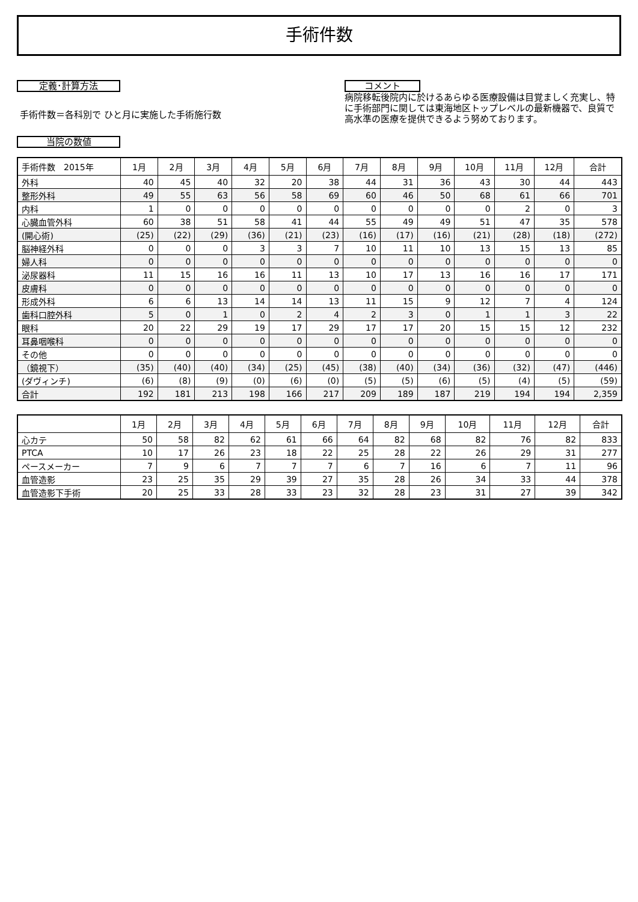手術件数
定義･計算方法
手術件数＝各科別で ひと月に実施した手術施行数
当院の数値
コメント
病院移転後院内に於けるあらゆる医療設備は目覚ましく充実し、特に手術部門に関しては東海地区トップレベルの最新機器で、良質で高水準の医療を提供できるよう努めております。
| 手術件数 2015年 | 1月 | 2月 | 3月 | 4月 | 5月 | 6月 | 7月 | 8月 | 9月 | 10月 | 11月 | 12月 | 合計 |
| --- | --- | --- | --- | --- | --- | --- | --- | --- | --- | --- | --- | --- | --- |
| 外科 | 40 | 45 | 40 | 32 | 20 | 38 | 44 | 31 | 36 | 43 | 30 | 44 | 443 |
| 整形外科 | 49 | 55 | 63 | 56 | 58 | 69 | 60 | 46 | 50 | 68 | 61 | 66 | 701 |
| 内科 | 1 | 0 | 0 | 0 | 0 | 0 | 0 | 0 | 0 | 0 | 2 | 0 | 3 |
| 心臓血管外科 | 60 | 38 | 51 | 58 | 41 | 44 | 55 | 49 | 49 | 51 | 47 | 35 | 578 |
| (開心術) | (25) | (22) | (29) | (36) | (21) | (23) | (16) | (17) | (16) | (21) | (28) | (18) | (272) |
| 脳神経外科 | 0 | 0 | 0 | 3 | 3 | 7 | 10 | 11 | 10 | 13 | 15 | 13 | 85 |
| 婦人科 | 0 | 0 | 0 | 0 | 0 | 0 | 0 | 0 | 0 | 0 | 0 | 0 | 0 |
| 泌尿器科 | 11 | 15 | 16 | 16 | 11 | 13 | 10 | 17 | 13 | 16 | 16 | 17 | 171 |
| 皮膚科 | 0 | 0 | 0 | 0 | 0 | 0 | 0 | 0 | 0 | 0 | 0 | 0 | 0 |
| 形成外科 | 6 | 6 | 13 | 14 | 14 | 13 | 11 | 15 | 9 | 12 | 7 | 4 | 124 |
| 歯科口腔外科 | 5 | 0 | 1 | 0 | 2 | 4 | 2 | 3 | 0 | 1 | 1 | 3 | 22 |
| 眼科 | 20 | 22 | 29 | 19 | 17 | 29 | 17 | 17 | 20 | 15 | 15 | 12 | 232 |
| 耳鼻咽喉科 | 0 | 0 | 0 | 0 | 0 | 0 | 0 | 0 | 0 | 0 | 0 | 0 | 0 |
| その他 | 0 | 0 | 0 | 0 | 0 | 0 | 0 | 0 | 0 | 0 | 0 | 0 | 0 |
| （鏡視下） | (35) | (40) | (40) | (34) | (25) | (45) | (38) | (40) | (34) | (36) | (32) | (47) | (446) |
| (ダヴィンチ) | (6) | (8) | (9) | (0) | (6) | (0) | (5) | (5) | (6) | (5) | (4) | (5) | (59) |
| 合計 | 192 | 181 | 213 | 198 | 166 | 217 | 209 | 189 | 187 | 219 | 194 | 194 | 2,359 |
| | 1月 | 2月 | 3月 | 4月 | 5月 | 6月 | 7月 | 8月 | 9月 | 10月 | 11月 | 12月 | 合計 |
| --- | --- | --- | --- | --- | --- | --- | --- | --- | --- | --- | --- | --- | --- |
| 心カテ | 50 | 58 | 82 | 62 | 61 | 66 | 64 | 82 | 68 | 82 | 76 | 82 | 833 |
| PTCA | 10 | 17 | 26 | 23 | 18 | 22 | 25 | 28 | 22 | 26 | 29 | 31 | 277 |
| ペースメーカー | 7 | 9 | 6 | 7 | 7 | 7 | 6 | 7 | 16 | 6 | 7 | 11 | 96 |
| 血管造影 | 23 | 25 | 35 | 29 | 39 | 27 | 35 | 28 | 26 | 34 | 33 | 44 | 378 |
| 血管造影下手術 | 20 | 25 | 33 | 28 | 33 | 23 | 32 | 28 | 23 | 31 | 27 | 39 | 342 |